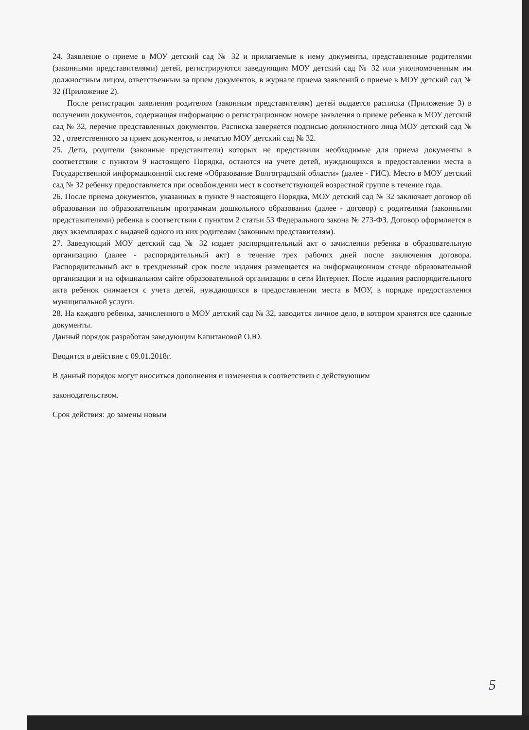24. Заявление о приеме в МОУ детский сад № 32 и прилагаемые к нему документы, представленные родителями (законными представителями) детей, регистрируются заведующим МОУ детский сад № 32 или уполномоченным им должностным лицом, ответственным за прием документов, в журнале приема заявлений о приеме в МОУ детский сад № 32 (Приложение 2).
После регистрации заявления родителям (законным представителям) детей выдается расписка (Приложение 3) в получении документов, содержащая информацию о регистрационном номере заявления о приеме ребенка в МОУ детский сад № 32, перечне представленных документов. Расписка заверяется подписью должностного лица МОУ детский сад № 32 , ответственного за прием документов, и печатью МОУ детский сад № 32.
25. Дети, родители (законные представители) которых не представили необходимые для приема документы в соответствии с пунктом 9 настоящего Порядка, остаются на учете детей, нуждающихся в предоставлении места в Государственной информационной системе «Образование Волгоградской области» (далее - ГИС). Место в МОУ детский сад № 32 ребенку предоставляется при освобождении мест в соответствующей возрастной группе в течение года.
26. После приема документов, указанных в пункте 9 настоящего Порядка, МОУ детский сад № 32 заключает договор об образовании по образовательным программам дошкольного образования (далее - договор) с родителями (законными представителями) ребенка в соответствии с пунктом 2 статьи 53 Федерального закона № 273-ФЗ. Договор оформляется в двух экземплярах с выдачей одного из них родителям (законным представителям).
27. Заведующий МОУ детский сад № 32 издает распорядительный акт о зачислении ребенка в образовательную организацию (далее - распорядительный акт) в течение трех рабочих дней после заключения договора. Распорядительный акт в трехдневный срок после издания размещается на информационном стенде образовательной организации и на официальном сайте образовательной организации в сети Интернет. После издания распорядительного акта ребенок снимается с учета детей, нуждающихся в предоставлении места в МОУ, в порядке предоставления муниципальной услуги.
28. На каждого ребенка, зачисленного в МОУ детский сад № 32, заводится личное дело, в котором хранятся все сданные документы.
Данный порядок разработан заведующим Капитановой О.Ю.
Вводится в действие с 09.01.2018г.
В данный порядок могут вноситься дополнения и изменения в соответствии с действующим
законодательством.
Срок действия: до замены новым
5